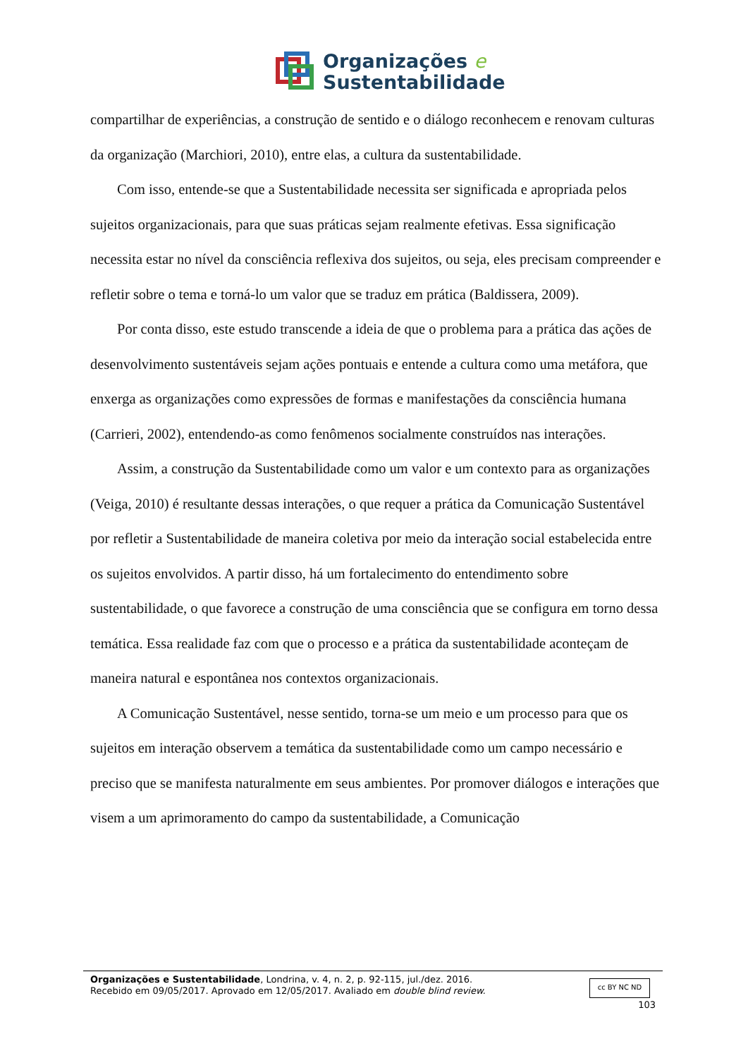Organizações e
Sustentabilidade
compartilhar de experiências, a construção de sentido e o diálogo reconhecem e renovam culturas da organização (Marchiori, 2010), entre elas, a cultura da sustentabilidade.
Com isso, entende-se que a Sustentabilidade necessita ser significada e apropriada pelos sujeitos organizacionais, para que suas práticas sejam realmente efetivas. Essa significação necessita estar no nível da consciência reflexiva dos sujeitos, ou seja, eles precisam compreender e refletir sobre o tema e torná-lo um valor que se traduz em prática (Baldissera, 2009).
Por conta disso, este estudo transcende a ideia de que o problema para a prática das ações de desenvolvimento sustentáveis sejam ações pontuais e entende a cultura como uma metáfora, que enxerga as organizações como expressões de formas e manifestações da consciência humana (Carrieri, 2002), entendendo-as como fenômenos socialmente construídos nas interações.
Assim, a construção da Sustentabilidade como um valor e um contexto para as organizações (Veiga, 2010) é resultante dessas interações, o que requer a prática da Comunicação Sustentável por refletir a Sustentabilidade de maneira coletiva por meio da interação social estabelecida entre os sujeitos envolvidos. A partir disso, há um fortalecimento do entendimento sobre sustentabilidade, o que favorece a construção de uma consciência que se configura em torno dessa temática. Essa realidade faz com que o processo e a prática da sustentabilidade aconteçam de maneira natural e espontânea nos contextos organizacionais.
A Comunicação Sustentável, nesse sentido, torna-se um meio e um processo para que os sujeitos em interação observem a temática da sustentabilidade como um campo necessário e preciso que se manifesta naturalmente em seus ambientes. Por promover diálogos e interações que visem a um aprimoramento do campo da sustentabilidade, a Comunicação
Organizações e Sustentabilidade, Londrina, v. 4, n. 2, p. 92-115, jul./dez. 2016.
Recebido em 09/05/2017. Aprovado em 12/05/2017. Avaliado em double blind review.
cc BY NC ND
103